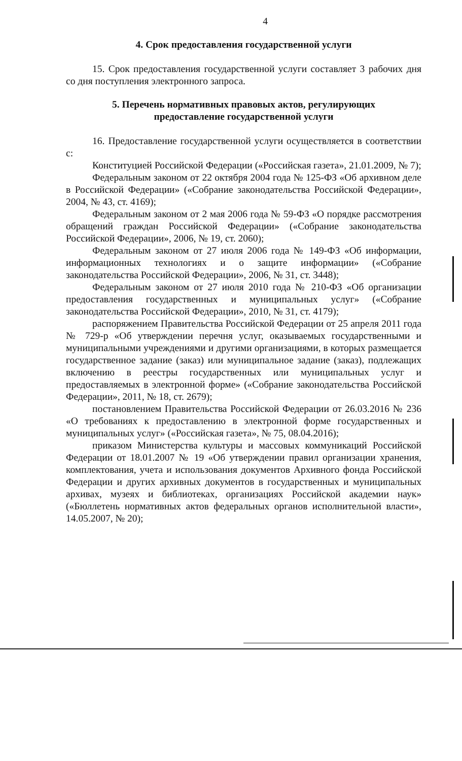4
4. Срок предоставления государственной услуги
15. Срок предоставления государственной услуги составляет 3 рабочих дня со дня поступления электронного запроса.
5. Перечень нормативных правовых актов, регулирующих
предоставление государственной услуги
16. Предоставление государственной услуги осуществляется в соответствии с:
Конституцией Российской Федерации («Российская газета», 21.01.2009, № 7);
Федеральным законом от 22 октября 2004 года № 125-ФЗ «Об архивном деле в Российской Федерации» («Собрание законодательства Российской Федерации», 2004, № 43, ст. 4169);
Федеральным законом от 2 мая 2006 года № 59-ФЗ «О порядке рассмотрения обращений граждан Российской Федерации» («Собрание законодательства Российской Федерации», 2006, № 19, ст. 2060);
Федеральным законом от 27 июля 2006 года № 149-ФЗ «Об информации, информационных технологиях и о защите информации» («Собрание законодательства Российской Федерации», 2006, № 31, ст. 3448);
Федеральным законом от 27 июля 2010 года № 210-ФЗ «Об организации предоставления государственных и муниципальных услуг» («Собрание законодательства Российской Федерации», 2010, № 31, ст. 4179);
распоряжением Правительства Российской Федерации от 25 апреля 2011 года № 729-р «Об утверждении перечня услуг, оказываемых государственными и муниципальными учреждениями и другими организациями, в которых размещается государственное задание (заказ) или муниципальное задание (заказ), подлежащих включению в реестры государственных или муниципальных услуг и предоставляемых в электронной форме» («Собрание законодательства Российской Федерации», 2011, № 18, ст. 2679);
постановлением Правительства Российской Федерации от 26.03.2016 № 236 «О требованиях к предоставлению в электронной форме государственных и муниципальных услуг» («Российская газета», № 75, 08.04.2016);
приказом Министерства культуры и массовых коммуникаций Российской Федерации от 18.01.2007 № 19 «Об утверждении правил организации хранения, комплектования, учета и использования документов Архивного фонда Российской Федерации и других архивных документов в государственных и муниципальных архивах, музеях и библиотеках, организациях Российской академии наук» («Бюллетень нормативных актов федеральных органов исполнительной власти», 14.05.2007, № 20);